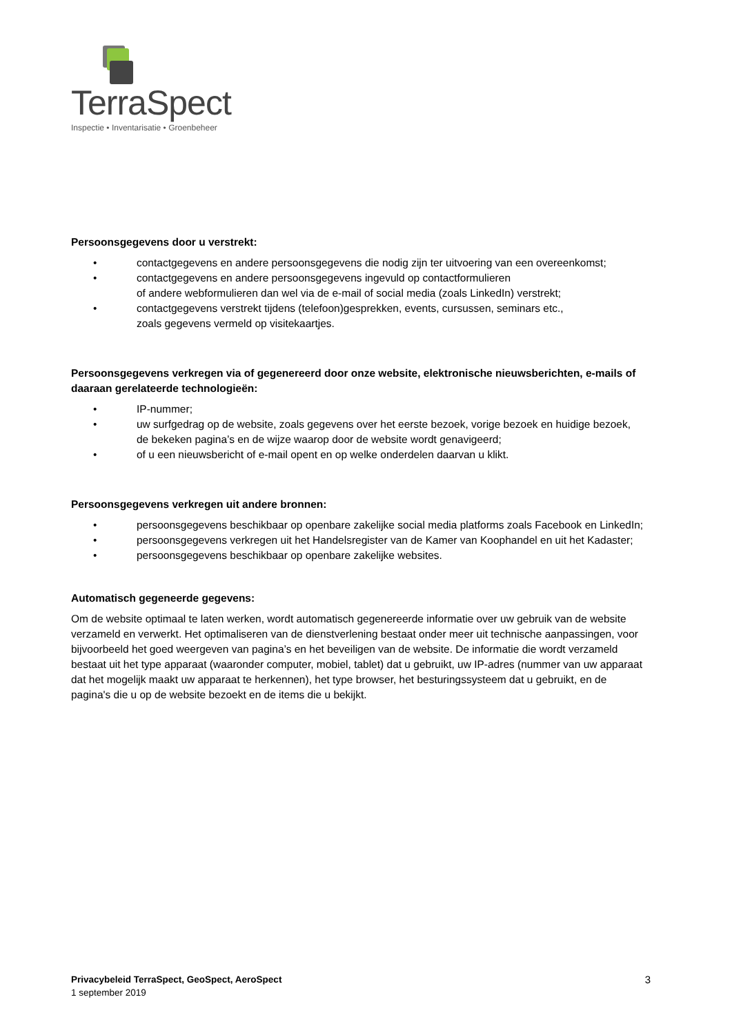TerraSpect
Inspectie • Inventarisatie • Groenbeheer
Persoonsgegevens door u verstrekt:
• contactgegevens en andere persoonsgegevens die nodig zijn ter uitvoering van een overeenkomst;
• contactgegevens en andere persoonsgegevens ingevuld op contactformulieren
of andere webformulieren dan wel via de e-mail of social media (zoals LinkedIn) verstrekt;
• contactgegevens verstrekt tijdens (telefoon)gesprekken, events, cursussen, seminars etc.,
zoals gegevens vermeld op visitekaartjes.
Persoonsgegevens verkregen via of gegenereerd door onze website, elektronische nieuwsberichten, e-mails of daaraan gerelateerde technologieën:
• IP-nummer;
• uw surfgedrag op de website, zoals gegevens over het eerste bezoek, vorige bezoek en huidige bezoek,
de bekeken pagina’s en de wijze waarop door de website wordt genavigeerd;
• of u een nieuwsbericht of e-mail opent en op welke onderdelen daarvan u klikt.
Persoonsgegevens verkregen uit andere bronnen:
• persoonsgegevens beschikbaar op openbare zakelijke social media platforms zoals Facebook en LinkedIn;
• persoonsgegevens verkregen uit het Handelsregister van de Kamer van Koophandel en uit het Kadaster;
• persoonsgegevens beschikbaar op openbare zakelijke websites.
Automatisch gegeneerde gegevens:
Om de website optimaal te laten werken, wordt automatisch gegenereerde informatie over uw gebruik van de website verzameld en verwerkt. Het optimaliseren van de dienstverlening bestaat onder meer uit technische aanpassingen, voor bijvoorbeeld het goed weergeven van pagina’s en het beveiligen van de website. De informatie die wordt verzameld bestaat uit het type apparaat (waaronder computer, mobiel, tablet) dat u gebruikt, uw IP-adres (nummer van uw apparaat dat het mogelijk maakt uw apparaat te herkennen), het type browser, het besturingssysteem dat u gebruikt, en de pagina's die u op de website bezoekt en de items die u bekijkt.
3
Privacybeleid TerraSpect, GeoSpect, AeroSpect
1 september 2019